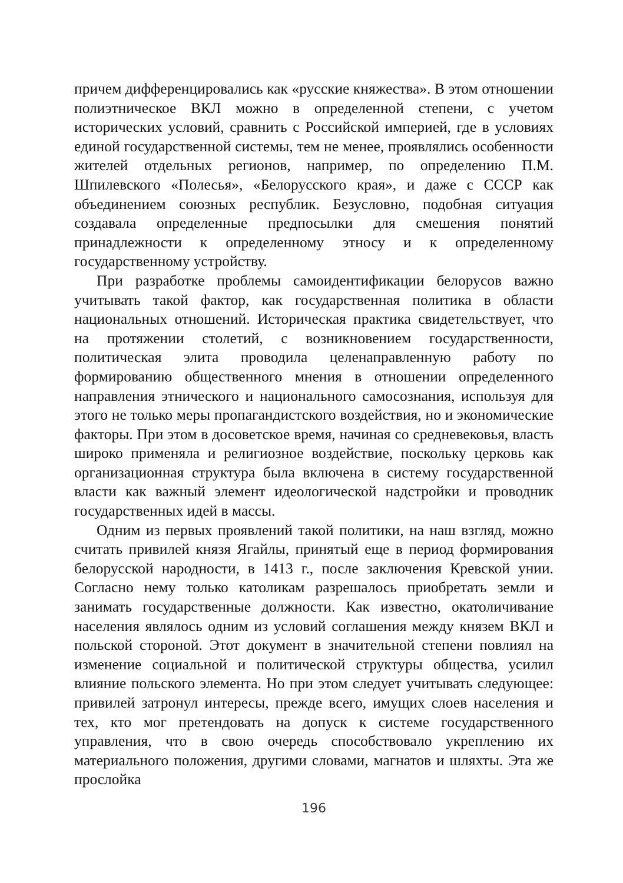причем дифференцировались как «русские княжества». В этом отношении полиэтническое ВКЛ можно в определенной степени, с учетом исторических условий, сравнить с Российской империей, где в условиях единой государственной системы, тем не менее, проявлялись особенности жителей отдельных регионов, например, по определению П.М. Шпилевского «Полесья», «Белорусского края», и даже с СССР как объединением союзных республик. Безусловно, подобная ситуация создавала определенные предпосылки для смешения понятий принадлежности к определенному этносу и к определенному государственному устройству.
При разработке проблемы самоидентификации белорусов важно учитывать такой фактор, как государственная политика в области национальных отношений. Историческая практика свидетельствует, что на протяжении столетий, с возникновением государственности, политическая элита проводила целенаправленную работу по формированию общественного мнения в отношении определенного направления этнического и национального самосознания, используя для этого не только меры пропагандистского воздействия, но и экономические факторы. При этом в досоветское время, начиная со средневековья, власть широко применяла и религиозное воздействие, поскольку церковь как организационная структура была включена в систему государственной власти как важный элемент идеологической надстройки и проводник государственных идей в массы.
Одним из первых проявлений такой политики, на наш взгляд, можно считать привилей князя Ягайлы, принятый еще в период формирования белорусской народности, в 1413 г., после заключения Кревской унии. Согласно нему только католикам разрешалось приобретать земли и занимать государственные должности. Как известно, окатоличивание населения являлось одним из условий соглашения между князем ВКЛ и польской стороной. Этот документ в значительной степени повлиял на изменение социальной и политической структуры общества, усилил влияние польского элемента. Но при этом следует учитывать следующее: привилей затронул интересы, прежде всего, имущих слоев населения и тех, кто мог претендовать на допуск к системе государственного управления, что в свою очередь способствовало укреплению их материального положения, другими словами, магнатов и шляхты. Эта же прослойка
196